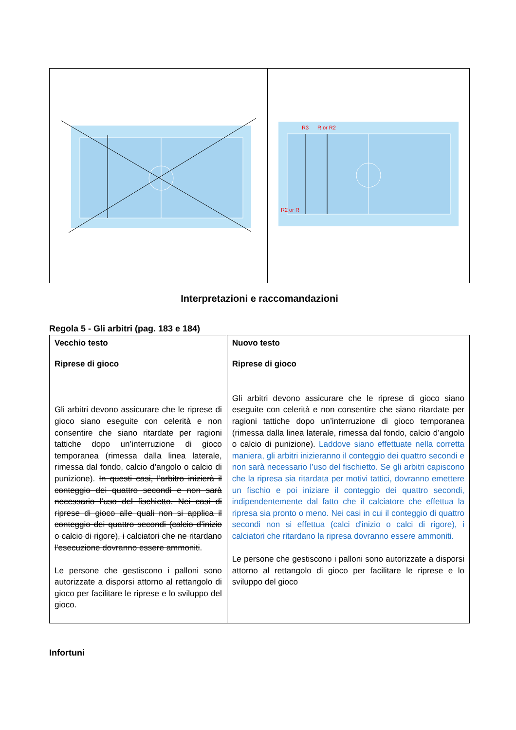| | R3 R or R2 R2 or R |
Interpretazioni e raccomandazioni
Regola 5 - Gli arbitri (pag. 183 e 184)
| Vecchio testo | Nuovo testo |
| Riprese di gioco Gli arbitri devono assicurare che le riprese di gioco siano eseguite con celerità e non consentire che siano ritardate per ragioni tattiche dopo un’interruzione di gioco temporanea (rimessa dalla linea laterale, rimessa dal fondo, calcio d’angolo o calcio di punizione). In questi casi, l’arbitro inizierà il conteggio dei quattro secondi e non sarà necessario l’uso del fischietto. Nei casi di riprese di gioco alle quali non si applica il conteggio dei quattro secondi (calcio d’inizio o calcio di rigore), i calciatori che ne ritardano l’esecuzione dovranno essere ammoniti . Le persone che gestiscono i palloni sono autorizzate a disporsi attorno al rettangolo di gioco per facilitare le riprese e lo sviluppo del gioco. | Riprese di gioco Gli arbitri devono assicurare che le riprese di gioco siano eseguite con celerità e non consentire che siano ritardate per ragioni tattiche dopo un’interruzione di gioco temporanea (rimessa dalla linea laterale, rimessa dal fondo, calcio d’angolo o calcio di punizione). Laddove siano effettuate nella corretta maniera, gli arbitri inizieranno il conteggio dei quattro secondi e non sarà necessario l’uso del fischietto. Se gli arbitri capiscono che la ripresa sia ritardata per motivi tattici, dovranno emettere un fischio e poi iniziare il conteggio dei quattro secondi, indipendentemente dal fatto che il calciatore che effettua la ripresa sia pronto o meno. Nei casi in cui il conteggio di quattro secondi non si effettua (calci d'inizio o calci di rigore), i calciatori che ritardano la ripresa dovranno essere ammoniti. Le persone che gestiscono i palloni sono autorizzate a disporsi attorno al rettangolo di gioco per facilitare le riprese e lo sviluppo del gioco |
Infortuni